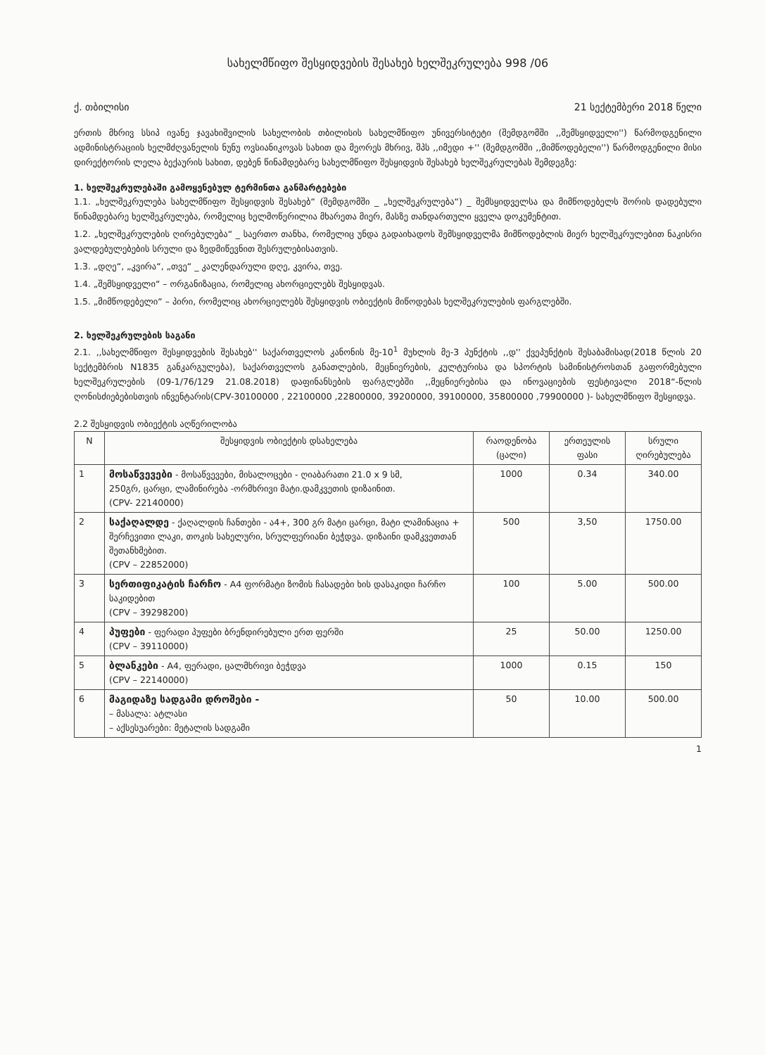სახელმწიფო შესყიდვების შესახებ ხელშეკრულება 998 /06
ქ. თბილისი 21 სექტემბერი 2018 წელი
ერთის მხრივ სსიპ ივანე ჯავახიშვილის სახელობის თბილისის სახელმწიფო უნივერსიტეტი (შემდგომში ,,შემსყიდველი'') წარმოდგენილი ადმინისტრაციის ხელმძღვანელის ნუნუ ოვსიანიკოვას სახით და მეორეს მხრივ, შპს ,,იმედი +'' (შემდგომში ,,მიმწოდებელი'') წარმოდგენილი მისი დირექტორის ლელა ბექაურის სახით, დებენ წინამდებარე სახელმწიფო შესყიდვის შესახებ ხელშეკრულებას შემდეგზე:
1. ხელშეკრულებაში გამოყენებულ ტერმინთა განმარტებები
1.1. „ხელშეკრულება სახელმწიფო შესყიდვის შესახებ“ (შემდგომში _ „ხელშეკრულება“) _ შემსყიდველსა და მიმწოდებელს შორის დადებული წინამდებარე ხელშეკრულება, რომელიც ხელმოწერილია მხარეთა მიერ, მასზე თანდართული ყველა დოკუმენტით.
1.2. „ხელშეკრულების ღირებულება“ _ საერთო თანხა, რომელიც უნდა გადაიხადოს შემსყიდველმა მიმწოდებლის მიერ ხელშეკრულებით ნაკისრი ვალდებულებების სრული და ზედმიწევნით შესრულებისათვის.
1.3. „დღე“, „კვირა“, „თვე“ _ კალენდარული დღე, კვირა, თვე.
1.4. „შემსყიდველი“ – ორგანიზაცია, რომელიც ახორციელებს შესყიდვას.
1.5. „მიმწოდებელი“ – პირი, რომელიც ახორციელებს შესყიდვის ობიექტის მიწოდებას ხელშეკრულების ფარგლებში.
2. ხელშეკრულების საგანი
2.1. ,,სახელმწიფო შესყიდვების შესახებ'' საქართველოს კანონის მე-10<sup>1</sup> მუხლის მე-3 პუნქტის ,,დ'' ქვეპუნქტის შესაბამისად(2018 წლის 20 სექტემბრის N1835 განკარგულება), საქართველოს განათლების, მეცნიერების, კულტურისა და სპორტის სამინისტროსთან გაფორმებული ხელშეკრულების (09-1/76/129 21.08.2018) დაფინანსების ფარგლებში ,,მეცნიერებისა და ინოვაციების ფესტივალი 2018“-წლის ღონისძიებებისთვის ინვენტარის(CPV-30100000 , 22100000 ,22800000, 39200000, 39100000, 35800000 ,79900000 )- სახელმწიფო შესყიდვა.
2.2 შესყიდვის ობიექტის აღწერილობა
| N | შესყიდვის ობიექტის დსახელება | რაოდენობა (ცალი) | ერთეულის ფასი | სრული ღირებულება |
| --- | --- | --- | --- | --- |
| 1 | მოსაწვევები - მოსაწვევები, მისალოცები - ღიაბარათი 21.0 x 9 სმ, 250გრ, ცარცი, ლამინირება -ორმხრივი მატი.დამკვეთის დიზაინით. (CPV- 22140000) | 1000 | 0.34 | 340.00 |
| 2 | საქაღალდე - ქაღალდის ჩანთები - ა4+, 300 გრ მატი ცარცი, მატი ლამინაცია + შერჩევითი ლაკი, თოკის სახელური, სრულფერიანი ბეჭდვა. დიზაინი დამკვეთთან შეთანხმებით. (CPV – 22852000) | 500 | 3,50 | 1750.00 |
| 3 | სერთიფიკატის ჩარჩო - A4 ფორმატი ზომის ჩასადები ხის დასაკიდი ჩარჩო საკიდებით (CPV – 39298200) | 100 | 5.00 | 500.00 |
| 4 | პუფები - ფერადი პუფები ბრენდირებული ერთ ფერში (CPV – 39110000) | 25 | 50.00 | 1250.00 |
| 5 | ბლანკები - A4, ფერადი, ცალმხრივი ბეჭდვა (CPV – 22140000) | 1000 | 0.15 | 150 |
| 6 | მაგიდაზე სადგამი დროშები - – მასალა: ატლასი – აქსესუარები: მეტალის სადგამი | 50 | 10.00 | 500.00 |
1